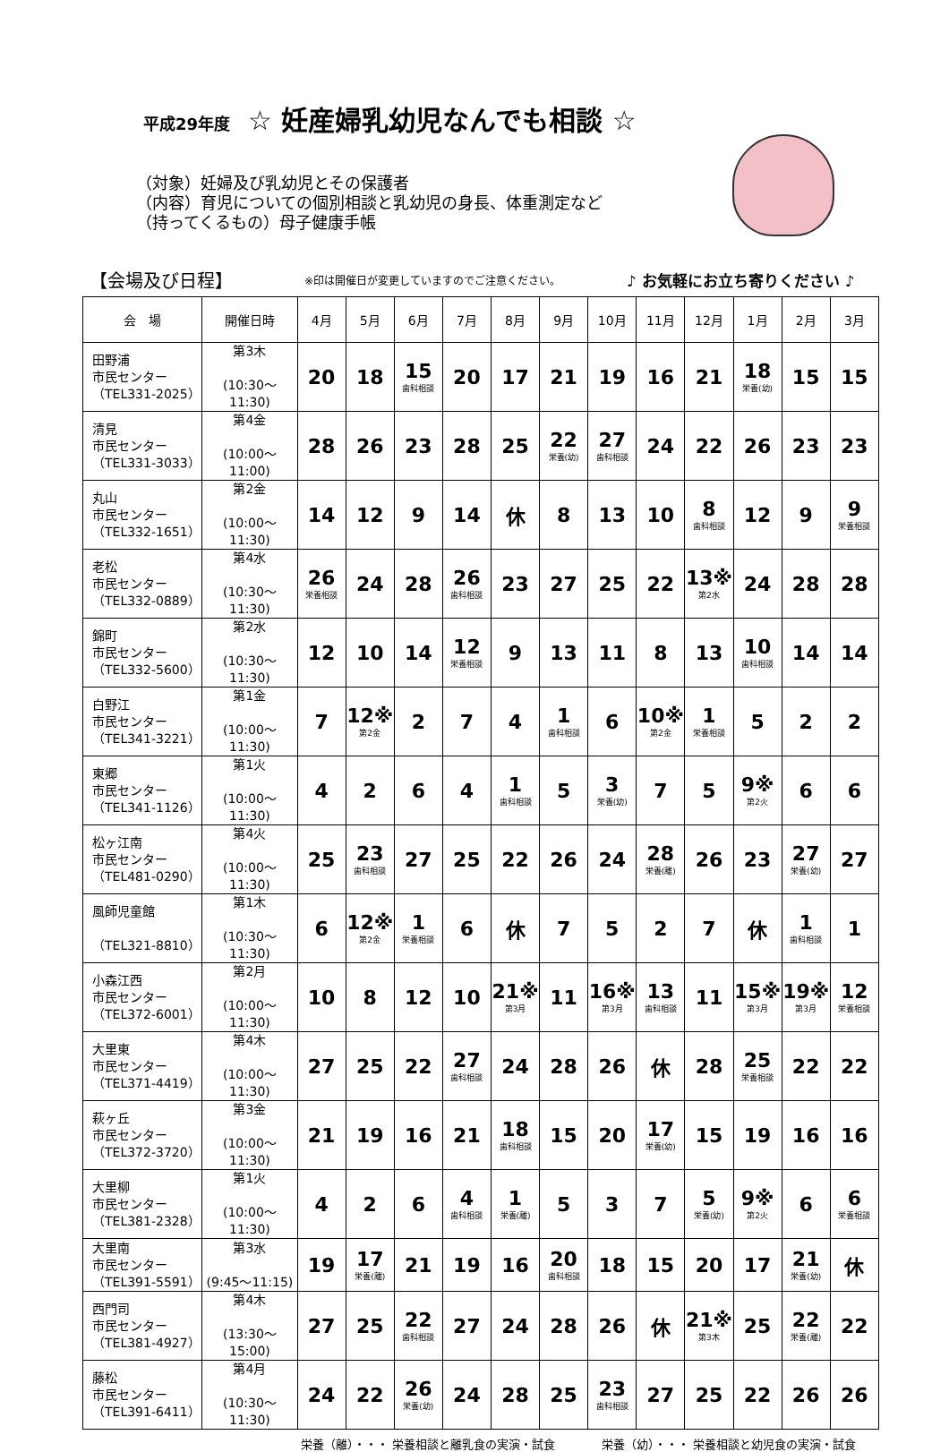平成29年度 ☆ 妊産婦乳幼児なんでも相談 ☆
（対象）妊婦及び乳幼児とその保護者
（内容）育児についての個別相談と乳幼児の身長、体重測定など
（持ってくるもの）母子健康手帳
【会場及び日程】 ※印は開催日が変更していますのでご注意ください。 ♪ お気軽にお立ち寄りください ♪
| 会 場 | 開催日時 | 4月 | 5月 | 6月 | 7月 | 8月 | 9月 | 10月 | 11月 | 12月 | 1月 | 2月 | 3月 |
| --- | --- | --- | --- | --- | --- | --- | --- | --- | --- | --- | --- | --- | --- |
| 田野浦 市民センター （TEL331-2025） | 第3木 (10:30～11:30) | 20 | 18 | 15 歯科相談 | 20 | 17 | 21 | 19 | 16 | 21 | 18 栄養(幼) | 15 | 15 |
| 清見 市民センター （TEL331-3033） | 第4金 (10:00～11:00) | 28 | 26 | 23 | 28 | 25 | 22 栄養(幼) | 27 歯科相談 | 24 | 22 | 26 | 23 | 23 |
| 丸山 市民センター （TEL332-1651） | 第2金 (10:00～11:30) | 14 | 12 | 9 | 14 | 休 | 8 | 13 | 10 | 8 歯科相談 | 12 | 9 | 9 栄養相談 |
| 老松 市民センター （TEL332-0889） | 第4水 (10:30～11:30) | 26 栄養相談 | 24 | 28 | 26 歯科相談 | 23 | 27 | 25 | 22 | 13※ 第2水 | 24 | 28 | 28 |
| 錦町 市民センター （TEL332-5600） | 第2水 (10:30～11:30) | 12 | 10 | 14 | 12 栄養相談 | 9 | 13 | 11 | 8 | 13 | 10 歯科相談 | 14 | 14 |
| 白野江 市民センター （TEL341-3221） | 第1金 (10:00～11:30) | 7 | 12※ 第2金 | 2 | 7 | 4 | 1 歯科相談 | 6 | 10※ 第2金 | 1 栄養相談 | 5 | 2 | 2 |
| 東郷 市民センター （TEL341-1126） | 第1火 (10:00～11:30) | 4 | 2 | 6 | 4 | 1 歯科相談 | 5 | 3 栄養(幼) | 7 | 5 | 9※ 第2火 | 6 | 6 |
| 松ヶ江南 市民センター （TEL481-0290） | 第4火 (10:00～11:30) | 25 | 23 歯科相談 | 27 | 25 | 22 | 26 | 24 | 28 栄養(離) | 26 | 23 | 27 栄養(幼) | 27 |
| 風師児童館 （TEL321-8810） | 第1木 (10:30～11:30) | 6 | 12※ 第2金 | 1 栄養相談 | 6 | 休 | 7 | 5 | 2 | 7 | 休 | 1 歯科相談 | 1 |
| 小森江西 市民センター （TEL372-6001） | 第2月 (10:00～11:30) | 10 | 8 | 12 | 10 | 21※ 第3月 | 11 | 16※ 第3月 | 13 歯科相談 | 11 | 15※ 第3月 | 19※ 第3月 | 12 栄養相談 |
| 大里東 市民センター （TEL371-4419） | 第4木 (10:00～11:30) | 27 | 25 | 22 | 27 歯科相談 | 24 | 28 | 26 | 休 | 28 | 25 栄養相談 | 22 | 22 |
| 萩ヶ丘 市民センター （TEL372-3720） | 第3金 (10:00～11:30) | 21 | 19 | 16 | 21 | 18 歯科相談 | 15 | 20 | 17 栄養(幼) | 15 | 19 | 16 | 16 |
| 大里柳 市民センター （TEL381-2328） | 第1火 (10:00～11:30) | 4 | 2 | 6 | 4 歯科相談 | 1 栄養(離) | 5 | 3 | 7 | 5 栄養(幼) | 9※ 第2火 | 6 | 6 栄養相談 |
| 大里南 市民センター （TEL391-5591） | 第3水 (9:45～11:15) | 19 | 17 栄養(離) | 21 | 19 | 16 | 20 歯科相談 | 18 | 15 | 20 | 17 | 21 栄養(幼) | 休 |
| 西門司 市民センター （TEL381-4927） | 第4木 (13:30～15:00) | 27 | 25 | 22 歯科相談 | 27 | 24 | 28 | 26 | 休 | 21※ 第3木 | 25 | 22 栄養(離) | 22 |
| 藤松 市民センター （TEL391-6411） | 第4月 (10:30～11:30) | 24 | 22 | 26 栄養(幼) | 24 | 28 | 25 | 23 歯科相談 | 27 | 25 | 22 | 26 | 26 |
栄養（離）・・・ 栄養相談と離乳食の実演・試食　　　　栄養（幼）・・・ 栄養相談と幼児食の実演・試食